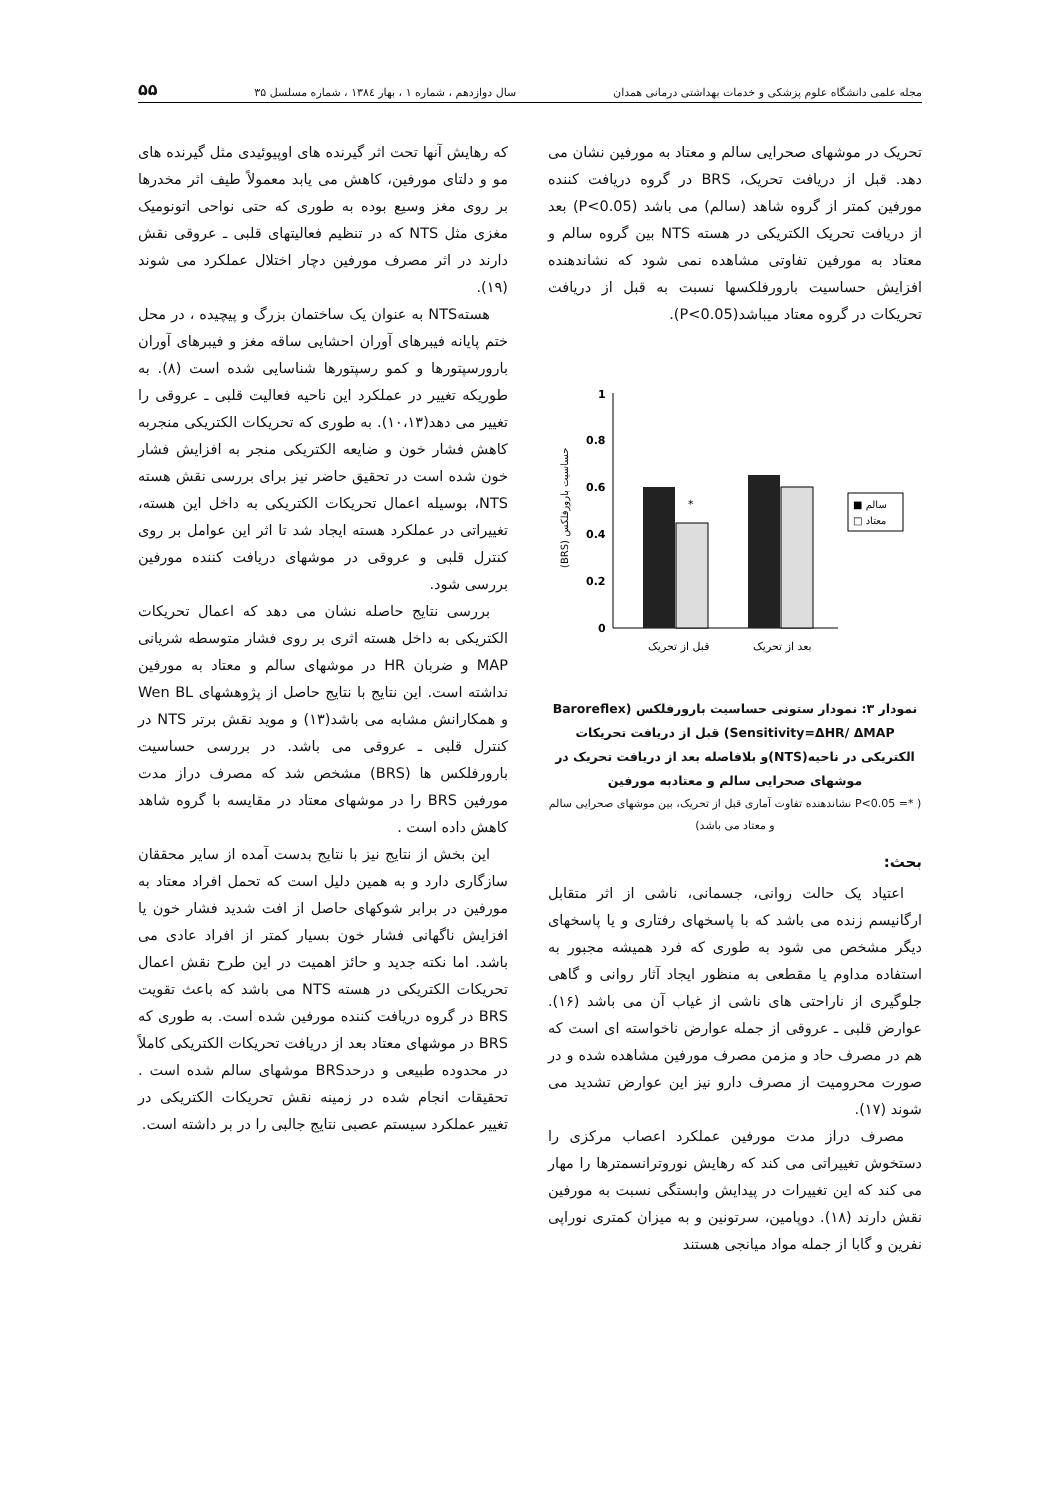مجله علمی دانشگاه علوم پزشکی و خدمات بهداشتی درمانی همدان سال دوازدهم ، شماره ۱ ، بهار ۱۳۸٤ ، شماره مسلسل ۳۵ ۵۵
تحریک در موشهای صحرایی سالم و معتاد به مورفین نشان می دهد. قبل از دریافت تحریک، BRS در گروه دریافت کننده مورفین کمتر از گروه شاهد (سالم) می باشد (P<0.05) بعد از دریافت تحریک الکتریکی در هسته NTS بین گروه سالم و معتاد به مورفین تفاوتی مشاهده نمی شود که نشاندهنده افزایش حساسیت بارورفلکسها نسبت به قبل از دریافت تحریکات در گروه معتاد میباشد(P<0.05).
1
0.8
0.6
0.4
0.2
0
*
(BRS) حساسیت بارورفلکس
■ سالم
□ معتاد
قبل از تحریک
بعد از تحریک
نمودار ۳: نمودار ستونی حساسیت بارورفلکس (Baroreflex Sensitivity=ΔHR/ ΔMAP) قبل از دریافت تحریکات الکتریکی در ناحیه(NTS)و بلافاصله بعد از دریافت تحریک در موشهای صحرایی سالم و معتادبه مورفین
( *= P<0.05 نشاندهنده تفاوت آماری قبل از تحریک، بین موشهای صحرایی سالم و معتاد می باشد)
بحث:
اعتیاد یک حالت روانی، جسمانی، ناشی از اثر متقابل ارگانیسم زنده می باشد که با پاسخهای رفتاری و یا پاسخهای دیگر مشخص می شود به طوری که فرد همیشه مجبور به استفاده مداوم یا مقطعی به منظور ایجاد آثار روانی و گاهی جلوگیری از ناراحتی های ناشی از غیاب آن می باشد (۱۶). عوارض قلبی ـ عروقی از جمله عوارض ناخواسته ای است که هم در مصرف حاد و مزمن مصرف مورفین مشاهده شده و در صورت محرومیت از مصرف دارو نیز این عوارض تشدید می شوند (۱۷).
مصرف دراز مدت مورفین عملکرد اعصاب مرکزی را دستخوش تغییراتی می کند که رهایش نوروترانسمترها را مهار می کند که این تغییرات در پیدایش وابستگی نسبت به مورفین نقش دارند (۱۸). دوپامین، سرتونین و به میزان کمتری نوراپی نفرین و گابا از جمله مواد میانجی هستند
که رهایش آنها تحت اثر گیرنده های اوپیوئیدی مثل گیرنده های مو و دلتای مورفین، کاهش می یابد معمولاً طیف اثر مخدرها بر روی مغز وسیع بوده به طوری که حتی نواحی اتونومیک مغزی مثل NTS که در تنظیم فعالیتهای قلبی ـ عروقی نقش دارند در اثر مصرف مورفین دچار اختلال عملکرد می شوند (۱۹).
هستهNTS به عنوان یک ساختمان بزرگ و پیچیده ، در محل ختم پایانه فیبرهای آوران احشایی ساقه مغز و فیبرهای آوران بارورسپتورها و کمو رسپتورها شناسایی شده است (۸). به طوریکه تغییر در عملکرد این ناحیه فعالیت قلبی ـ عروقی را تغییر می دهد(۱۰،۱۳). به طوری که تحریکات الکتریکی منجربه کاهش فشار خون و ضایعه الکتریکی منجر به افزایش فشار خون شده است در تحقیق حاضر نیز برای بررسی نقش هسته NTS، بوسیله اعمال تحریکات الکتریکی به داخل این هسته، تغییراتی در عملکرد هسته ایجاد شد تا اثر این عوامل بر روی کنترل قلبی و عروقی در موشهای دریافت کننده مورفین بررسی شود.
بررسی نتایج حاصله نشان می دهد که اعمال تحریکات الکتریکی به داخل هسته اثری بر روی فشار متوسطه شریانی MAP و ضربان HR در موشهای سالم و معتاد به مورفین نداشته است. این نتایج با نتایج حاصل از پژوهشهای Wen BL و همکارانش مشابه می باشد(۱۳) و موید نقش برتر NTS در کنترل قلبی ـ عروقی می باشد. در بررسی حساسیت بارورفلکس ها (BRS) مشخص شد که مصرف دراز مدت مورفین BRS را در موشهای معتاد در مقایسه با گروه شاهد کاهش داده است .
این بخش از نتایج نیز با نتایج بدست آمده از سایر محققان سازگاری دارد و به همین دلیل است که تحمل افراد معتاد به مورفین در برابر شوکهای حاصل از افت شدید فشار خون یا افزایش ناگهانی فشار خون بسیار کمتر از افراد عادی می باشد. اما نکته جدید و حائز اهمیت در این طرح نقش اعمال تحریکات الکتریکی در هسته NTS می باشد که باعث تقویت BRS در گروه دریافت کننده مورفین شده است. به طوری که BRS در موشهای معتاد بعد از دریافت تحریکات الکتریکی کاملاً در محدوده طبیعی و درحدBRS موشهای سالم شده است . تحقیقات انجام شده در زمینه نقش تحریکات الکتریکی در تغییر عملکرد سیستم عصبی نتایج جالبی را در بر داشته است.